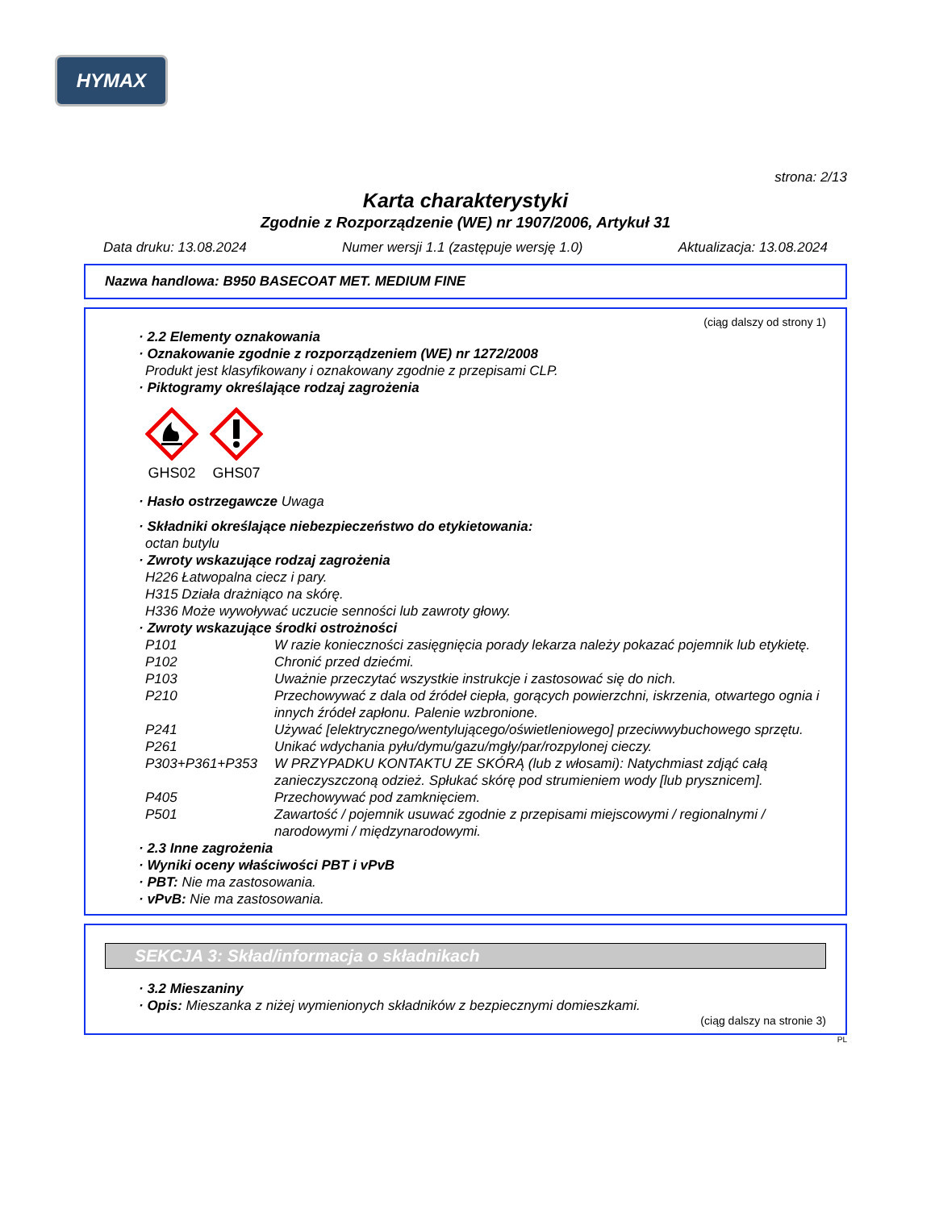HYMAX
strona: 2/13
Karta charakterystyki
Zgodnie z Rozporządzenie (WE) nr 1907/2006, Artykuł 31
Data druku: 13.08.2024 Numer wersji 1.1 (zastępuje wersję 1.0) Aktualizacja: 13.08.2024
Nazwa handlowa: B950 BASECOAT MET. MEDIUM FINE
(ciąg dalszy od strony 1)
· 2.2 Elementy oznakowania
· Oznakowanie zgodnie z rozporządzeniem (WE) nr 1272/2008
Produkt jest klasyfikowany i oznakowany zgodnie z przepisami CLP.
· Piktogramy określające rodzaj zagrożenia
GHS02
GHS07
· Hasło ostrzegawcze Uwaga
· Składniki określające niebezpieczeństwo do etykietowania:
octan butylu
· Zwroty wskazujące rodzaj zagrożenia
H226 Łatwopalna ciecz i pary.
H315 Działa drażniąco na skórę.
H336 Może wywoływać uczucie senności lub zawroty głowy.
· Zwroty wskazujące środki ostrożności
| P101 | W razie konieczności zasięgnięcia porady lekarza należy pokazać pojemnik lub etykietę. |
| P102 | Chronić przed dziećmi. |
| P103 | Uważnie przeczytać wszystkie instrukcje i zastosować się do nich. |
| P210 | Przechowywać z dala od źródeł ciepła, gorących powierzchni, iskrzenia, otwartego ognia i innych źródeł zapłonu. Palenie wzbronione. |
| P241 | Używać [elektrycznego/wentylującego/oświetleniowego] przeciwwybuchowego sprzętu. |
| P261 | Unikać wdychania pyłu/dymu/gazu/mgły/par/rozpylonej cieczy. |
| P303+P361+P353 | W PRZYPADKU KONTAKTU ZE SKÓRĄ (lub z włosami): Natychmiast zdjąć całą zanieczyszczoną odzież. Spłukać skórę pod strumieniem wody [lub prysznicem]. |
| P405 | Przechowywać pod zamknięciem. |
| P501 | Zawartość / pojemnik usuwać zgodnie z przepisami miejscowymi / regionalnymi / narodowymi / międzynarodowymi. |
· 2.3 Inne zagrożenia
· Wyniki oceny właściwości PBT i vPvB
· PBT: Nie ma zastosowania.
· vPvB: Nie ma zastosowania.
SEKCJA 3: Skład/informacja o składnikach
· 3.2 Mieszaniny
· Opis: Mieszanka z niżej wymienionych składników z bezpiecznymi domieszkami.
(ciąg dalszy na stronie 3)
PL